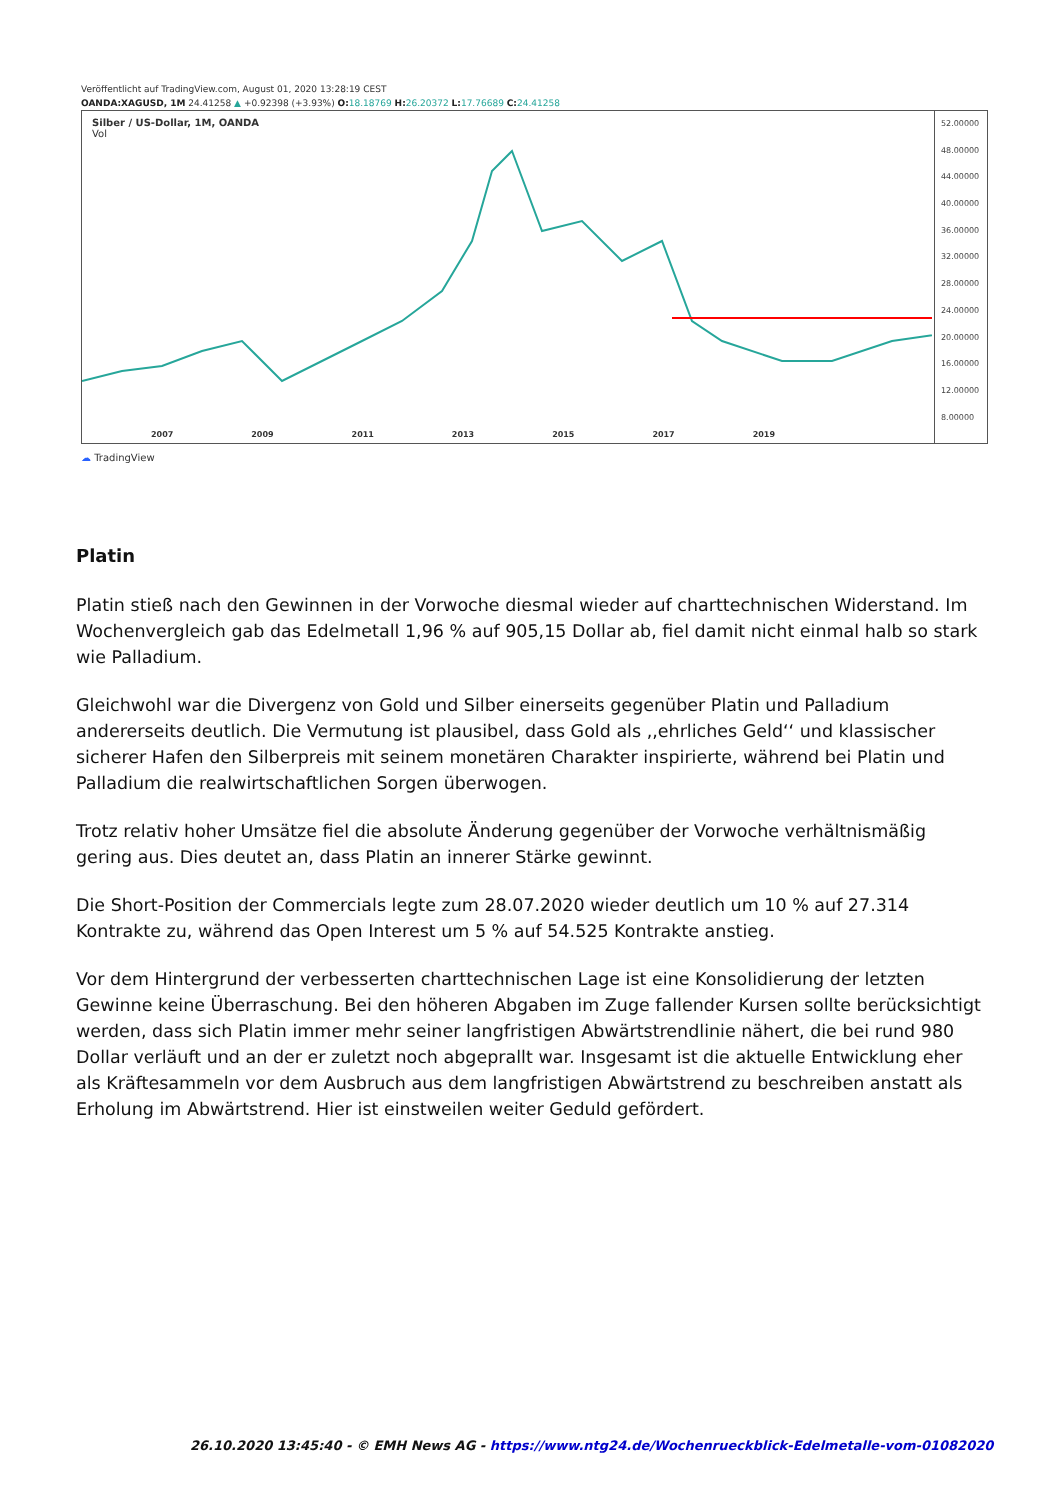Veröffentlicht auf TradingView.com, August 01, 2020 13:28:19 CEST
OANDA:XAGUSD, 1M 24.41258 ▲ +0.92398 (+3.93%) O: 18.18769 H: 26.20372 L: 17.76689 C: 24.41258
Silber / US-Dollar, 1M, OANDA
Vol
2007 2009 2011 2013 2015 2017 2019
52.00000
48.00000
44.00000
40.00000
36.00000
32.00000
28.00000
24.00000
20.00000
16.00000
12.00000
8.00000
☁ TradingView
Platin
Platin stieß nach den Gewinnen in der Vorwoche diesmal wieder auf charttechnischen Widerstand. Im Wochenvergleich gab das Edelmetall 1,96 % auf 905,15 Dollar ab, fiel damit nicht einmal halb so stark wie Palladium.
Gleichwohl war die Divergenz von Gold und Silber einerseits gegenüber Platin und Palladium andererseits deutlich. Die Vermutung ist plausibel, dass Gold als ,,ehrliches Geld‘‘ und klassischer sicherer Hafen den Silberpreis mit seinem monetären Charakter inspirierte, während bei Platin und Palladium die realwirtschaftlichen Sorgen überwogen.
Trotz relativ hoher Umsätze fiel die absolute Änderung gegenüber der Vorwoche verhältnismäßig gering aus. Dies deutet an, dass Platin an innerer Stärke gewinnt.
Die Short-Position der Commercials legte zum 28.07.2020 wieder deutlich um 10 % auf 27.314 Kontrakte zu, während das Open Interest um 5 % auf 54.525 Kontrakte anstieg.
Vor dem Hintergrund der verbesserten charttechnischen Lage ist eine Konsolidierung der letzten Gewinne keine Überraschung. Bei den höheren Abgaben im Zuge fallender Kursen sollte berücksichtigt werden, dass sich Platin immer mehr seiner langfristigen Abwärtstrendlinie nähert, die bei rund 980 Dollar verläuft und an der er zuletzt noch abgeprallt war. Insgesamt ist die aktuelle Entwicklung eher als Kräftesammeln vor dem Ausbruch aus dem langfristigen Abwärtstrend zu beschreiben anstatt als Erholung im Abwärtstrend. Hier ist einstweilen weiter Geduld gefördert.
26.10.2020 13:45:40 - © EMH News AG - https://www.ntg24.de/Wochenrueckblick-Edelmetalle-vom-01082020